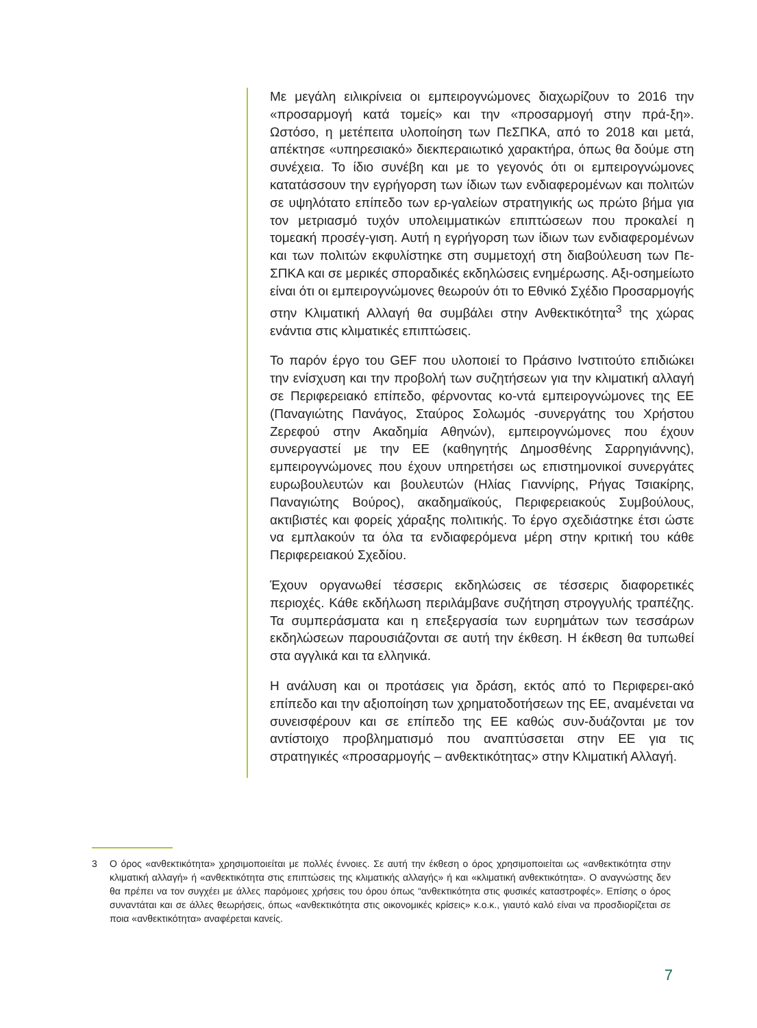Με μεγάλη ειλικρίνεια οι εμπειρογνώμονες διαχωρίζουν το 2016 την «προσαρμογή κατά τομείς» και την «προσαρμογή στην πρά-ξη». Ωστόσο, η μετέπειτα υλοποίηση των ΠεΣΠΚΑ, από το 2018 και μετά, απέκτησε «υπηρεσιακό» διεκπεραιωτικό χαρακτήρα, όπως θα δούμε στη συνέχεια. Το ίδιο συνέβη και με το γεγονός ότι οι εμπειρογνώμονες κατατάσσουν την εγρήγορση των ίδιων των ενδιαφερομένων και πολιτών σε υψηλότατο επίπεδο των ερ-γαλείων στρατηγικής ως πρώτο βήμα για τον μετριασμό τυχόν υπολειμματικών επιπτώσεων που προκαλεί η τομεακή προσέγ-γιση. Αυτή η εγρήγορση των ίδιων των ενδιαφερομένων και των πολιτών εκφυλίστηκε στη συμμετοχή στη διαβούλευση των Πε-ΣΠΚΑ και σε μερικές σποραδικές εκδηλώσεις ενημέρωσης. Αξι-οσημείωτο είναι ότι οι εμπειρογνώμονες θεωρούν ότι το Εθνικό Σχέδιο Προσαρμογής στην Κλιματική Αλλαγή θα συμβάλει στην Ανθεκτικότητα<sup>3</sup> της χώρας ενάντια στις κλιματικές επιπτώσεις.
Το παρόν έργο του GEF που υλοποιεί το Πράσινο Ινστιτούτο επιδιώκει την ενίσχυση και την προβολή των συζητήσεων για την κλιματική αλλαγή σε Περιφερειακό επίπεδο, φέρνοντας κο-ντά εμπειρογνώμονες της ΕΕ (Παναγιώτης Πανάγος, Σταύρος Σολωμός -συνεργάτης του Χρήστου Ζερεφού στην Ακαδημία Αθηνών), εμπειρογνώμονες που έχουν συνεργαστεί με την ΕΕ (καθηγητής Δημοσθένης Σαρρηγιάννης), εμπειρογνώμονες που έχουν υπηρετήσει ως επιστημονικοί συνεργάτες ευρωβουλευτών και βουλευτών (Ηλίας Γιαννίρης, Ρήγας Τσιακίρης, Παναγιώτης Βούρος), ακαδημαϊκούς, Περιφερειακούς Συμβούλους, ακτιβιστές και φορείς χάραξης πολιτικής. Το έργο σχεδιάστηκε έτσι ώστε να εμπλακούν τα όλα τα ενδιαφερόμενα μέρη στην κριτική του κάθε Περιφερειακού Σχεδίου.
Έχουν οργανωθεί τέσσερις εκδηλώσεις σε τέσσερις διαφορετικές περιοχές. Κάθε εκδήλωση περιλάμβανε συζήτηση στρογγυλής τραπέζης. Τα συμπεράσματα και η επεξεργασία των ευρημάτων των τεσσάρων εκδηλώσεων παρουσιάζονται σε αυτή την έκθεση. Η έκθεση θα τυπωθεί στα αγγλικά και τα ελληνικά.
Η ανάλυση και οι προτάσεις για δράση, εκτός από το Περιφερει-ακό επίπεδο και την αξιοποίηση των χρηματοδοτήσεων της ΕΕ, αναμένεται να συνεισφέρουν και σε επίπεδο της ΕΕ καθώς συν-δυάζονται με τον αντίστοιχο προβληματισμό που αναπτύσσεται στην ΕΕ για τις στρατηγικές «προσαρμογής – ανθεκτικότητας» στην Κλιματική Αλλαγή.
3 Ο όρος «ανθεκτικότητα» χρησιμοποιείται με πολλές έννοιες. Σε αυτή την έκθεση ο όρος χρησιμοποιείται ως «ανθεκτικότητα στην κλιματική αλλαγή» ή «ανθεκτικότητα στις επιπτώσεις της κλιματικής αλλαγής» ή και «κλιματική ανθεκτικότητα». Ο αναγνώστης δεν θα πρέπει να τον συγχέει με άλλες παρόμοιες χρήσεις του όρου όπως “ανθεκτικότητα στις φυσικές καταστροφές». Επίσης ο όρος συναντάται και σε άλλες θεωρήσεις, όπως «ανθεκτικότητα στις οικονομικές κρίσεις» κ.ο.κ., γιαυτό καλό είναι να προσδιορίζεται σε ποια «ανθεκτικότητα» αναφέρεται κανείς.
7